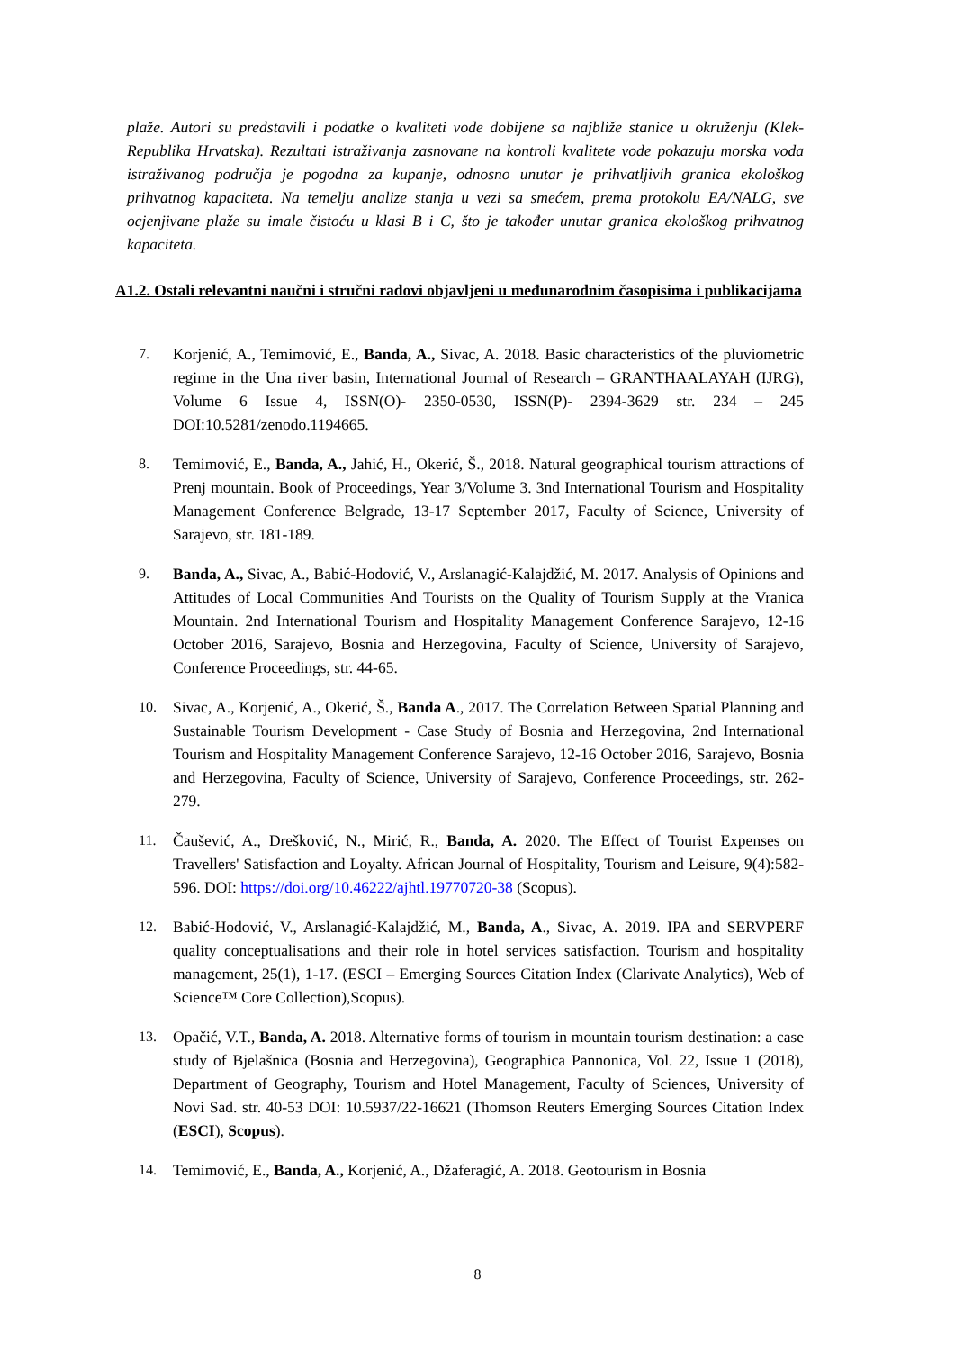plaže. Autori su predstavili i podatke o kvaliteti vode dobijene sa najbliže stanice u okruženju (Klek-Republika Hrvatska). Rezultati istraživanja zasnovane na kontroli kvalitete vode pokazuju morska voda istraživanog područja je pogodna za kupanje, odnosno unutar je prihvatljivih granica ekološkog prihvatnog kapaciteta. Na temelju analize stanja u vezi sa smećem, prema protokolu EA/NALG, sve ocjenjivane plaže su imale čistoću u klasi B i C, što je također unutar granica ekološkog prihvatnog kapaciteta.
A1.2. Ostali relevantni naučni i stručni radovi objavljeni u međunarodnim časopisima i publikacijama
7. Korjenić, A., Temimović, E., Banda, A., Sivac, A. 2018. Basic characteristics of the pluviometric regime in the Una river basin, International Journal of Research – GRANTHAALAYAH (IJRG), Volume 6 Issue 4, ISSN(O)- 2350-0530, ISSN(P)- 2394-3629 str. 234 – 245 DOI:10.5281/zenodo.1194665.
8. Temimović, E., Banda, A., Jahić, H., Okerić, Š., 2018. Natural geographical tourism attractions of Prenj mountain. Book of Proceedings, Year 3/Volume 3. 3nd International Tourism and Hospitality Management Conference Belgrade, 13-17 September 2017, Faculty of Science, University of Sarajevo, str. 181-189.
9. Banda, A., Sivac, A., Babić-Hodović, V., Arslanagić-Kalajdžić, M. 2017. Analysis of Opinions and Attitudes of Local Communities And Tourists on the Quality of Tourism Supply at the Vranica Mountain. 2nd International Tourism and Hospitality Management Conference Sarajevo, 12-16 October 2016, Sarajevo, Bosnia and Herzegovina, Faculty of Science, University of Sarajevo, Conference Proceedings, str. 44-65.
10. Sivac, A., Korjenić, A., Okerić, Š., Banda A., 2017. The Correlation Between Spatial Planning and Sustainable Tourism Development - Case Study of Bosnia and Herzegovina, 2nd International Tourism and Hospitality Management Conference Sarajevo, 12-16 October 2016, Sarajevo, Bosnia and Herzegovina, Faculty of Science, University of Sarajevo, Conference Proceedings, str. 262-279.
11. Čaušević, A., Drešković, N., Mirić, R., Banda, A. 2020. The Effect of Tourist Expenses on Travellers' Satisfaction and Loyalty. African Journal of Hospitality, Tourism and Leisure, 9(4):582- 596. DOI: https://doi.org/10.46222/ajhtl.19770720-38 (Scopus).
12. Babić-Hodović, V., Arslanagić-Kalajdžić, M., Banda, A., Sivac, A. 2019. IPA and SERVPERF quality conceptualisations and their role in hotel services satisfaction. Tourism and hospitality management, 25(1), 1-17. (ESCI – Emerging Sources Citation Index (Clarivate Analytics), Web of Science™ Core Collection),Scopus).
13. Opačić, V.T., Banda, A. 2018. Alternative forms of tourism in mountain tourism destination: a case study of Bjelašnica (Bosnia and Herzegovina), Geographica Pannonica, Vol. 22, Issue 1 (2018), Department of Geography, Tourism and Hotel Management, Faculty of Sciences, University of Novi Sad. str. 40-53 DOI: 10.5937/22-16621 (Thomson Reuters Emerging Sources Citation Index (ESCI), Scopus).
14. Temimović, E., Banda, A., Korjenić, A., Džaferagić, A. 2018. Geotourism in Bosnia
8